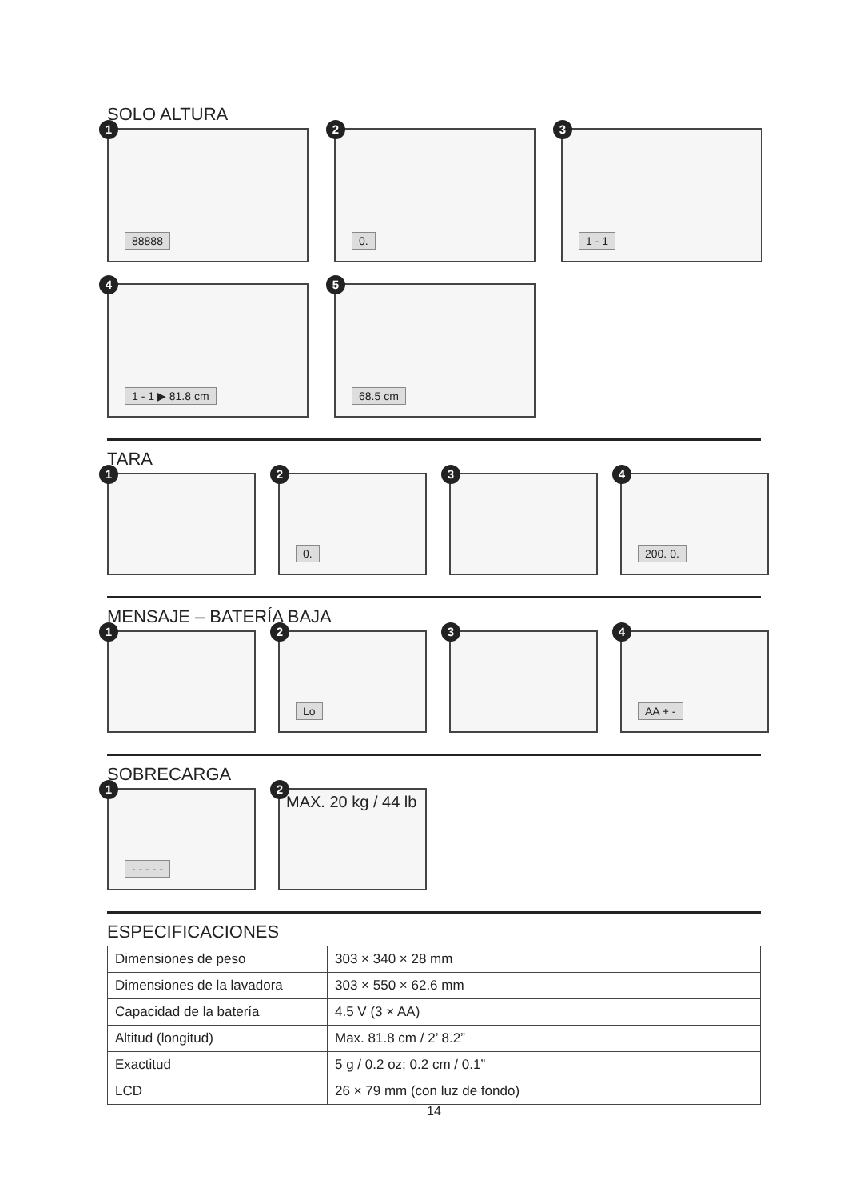SOLO ALTURA
1
88888
2
0.
3
1 - 1
4
1 - 1 ▶ 81.8 cm
5
68.5 cm
TARA
1
2
0.
3
4
200. 0.
MENSAJE – BATERÍA BAJA
1
2
Lo
3
4
AA + -
SOBRECARGA
1
- - - - -
2
MAX. 20 kg / 44 lb
ESPECIFICACIONES
| Dimensiones de peso | 303 × 340 × 28 mm |
| Dimensiones de la lavadora | 303 × 550 × 62.6 mm |
| Capacidad de la batería | 4.5 V (3 × AA) |
| Altitud (longitud) | Max. 81.8 cm / 2’ 8.2” |
| Exactitud | 5 g / 0.2 oz; 0.2 cm / 0.1” |
| LCD | 26 × 79 mm (con luz de fondo) |
14